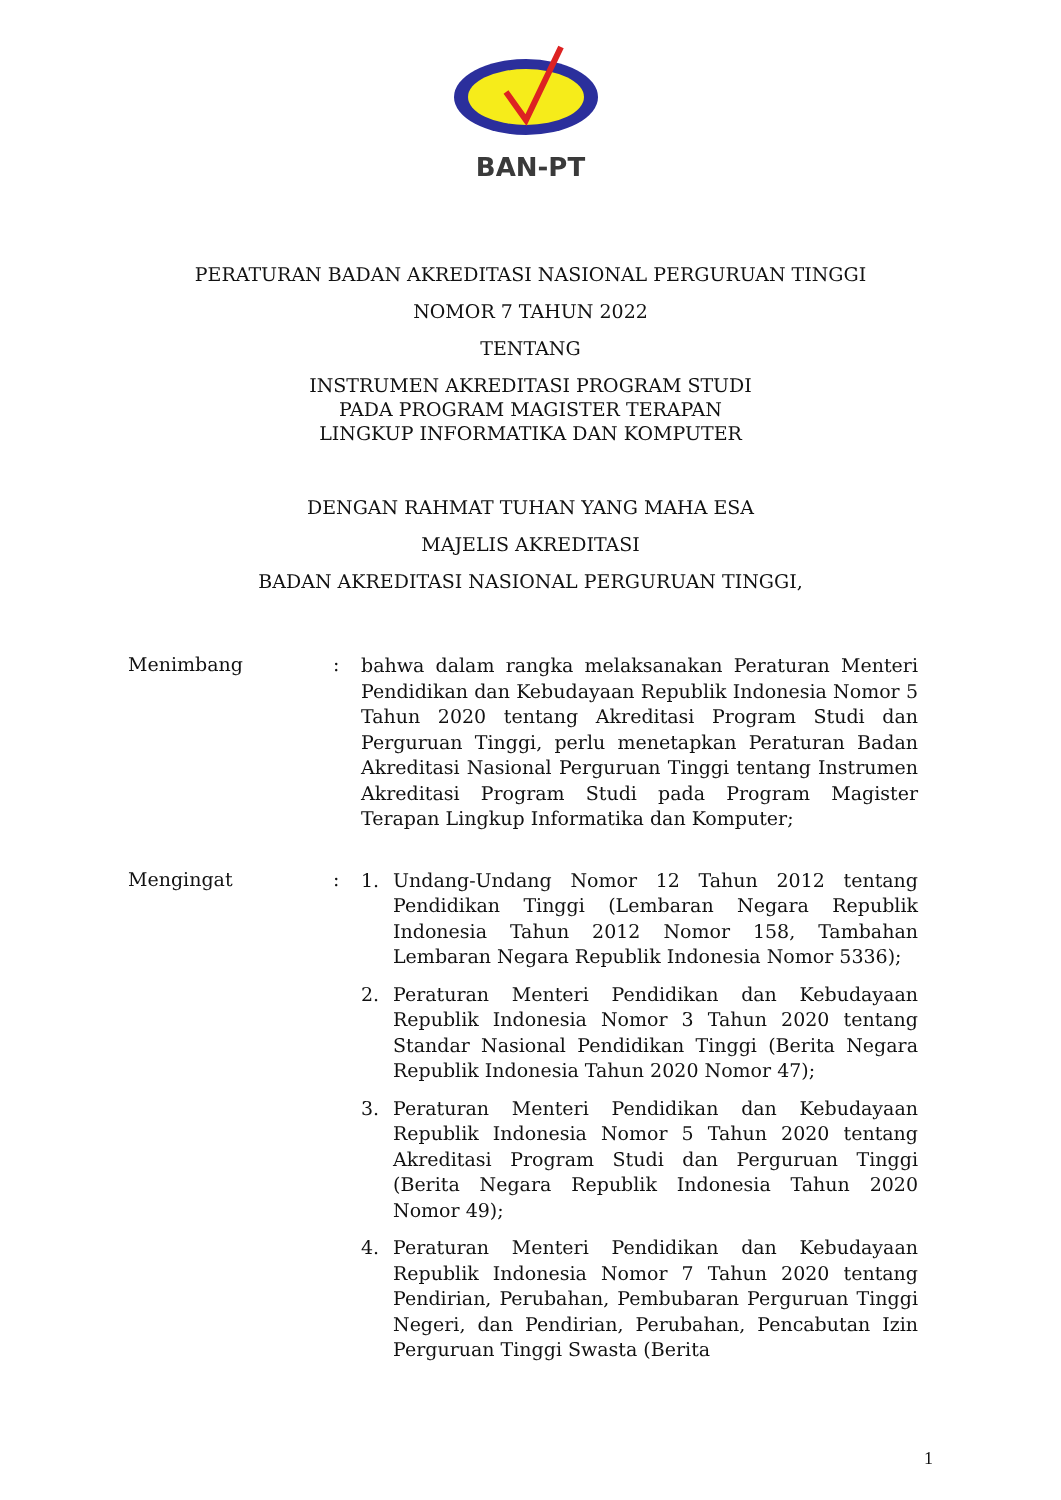BAN-PT
PERATURAN BADAN AKREDITASI NASIONAL PERGURUAN TINGGI
NOMOR 7 TAHUN 2022
TENTANG
INSTRUMEN AKREDITASI PROGRAM STUDI
PADA PROGRAM MAGISTER TERAPAN
LINGKUP INFORMATIKA DAN KOMPUTER
DENGAN RAHMAT TUHAN YANG MAHA ESA
MAJELIS AKREDITASI
BADAN AKREDITASI NASIONAL PERGURUAN TINGGI,
Menimbang :
bahwa dalam rangka melaksanakan Peraturan Menteri Pendidikan dan Kebudayaan Republik Indonesia Nomor 5 Tahun 2020 tentang Akreditasi Program Studi dan Perguruan Tinggi, perlu menetapkan Peraturan Badan Akreditasi Nasional Perguruan Tinggi tentang Instrumen Akreditasi Program Studi pada Program Magister Terapan Lingkup Informatika dan Komputer;
Mengingat :
1. Undang-Undang Nomor 12 Tahun 2012 tentang Pendidikan Tinggi (Lembaran Negara Republik Indonesia Tahun 2012 Nomor 158, Tambahan Lembaran Negara Republik Indonesia Nomor 5336);
2. Peraturan Menteri Pendidikan dan Kebudayaan Republik Indonesia Nomor 3 Tahun 2020 tentang Standar Nasional Pendidikan Tinggi (Berita Negara Republik Indonesia Tahun 2020 Nomor 47);
3. Peraturan Menteri Pendidikan dan Kebudayaan Republik Indonesia Nomor 5 Tahun 2020 tentang Akreditasi Program Studi dan Perguruan Tinggi (Berita Negara Republik Indonesia Tahun 2020 Nomor 49);
4. Peraturan Menteri Pendidikan dan Kebudayaan Republik Indonesia Nomor 7 Tahun 2020 tentang Pendirian, Perubahan, Pembubaran Perguruan Tinggi Negeri, dan Pendirian, Perubahan, Pencabutan Izin Perguruan Tinggi Swasta (Berita
1